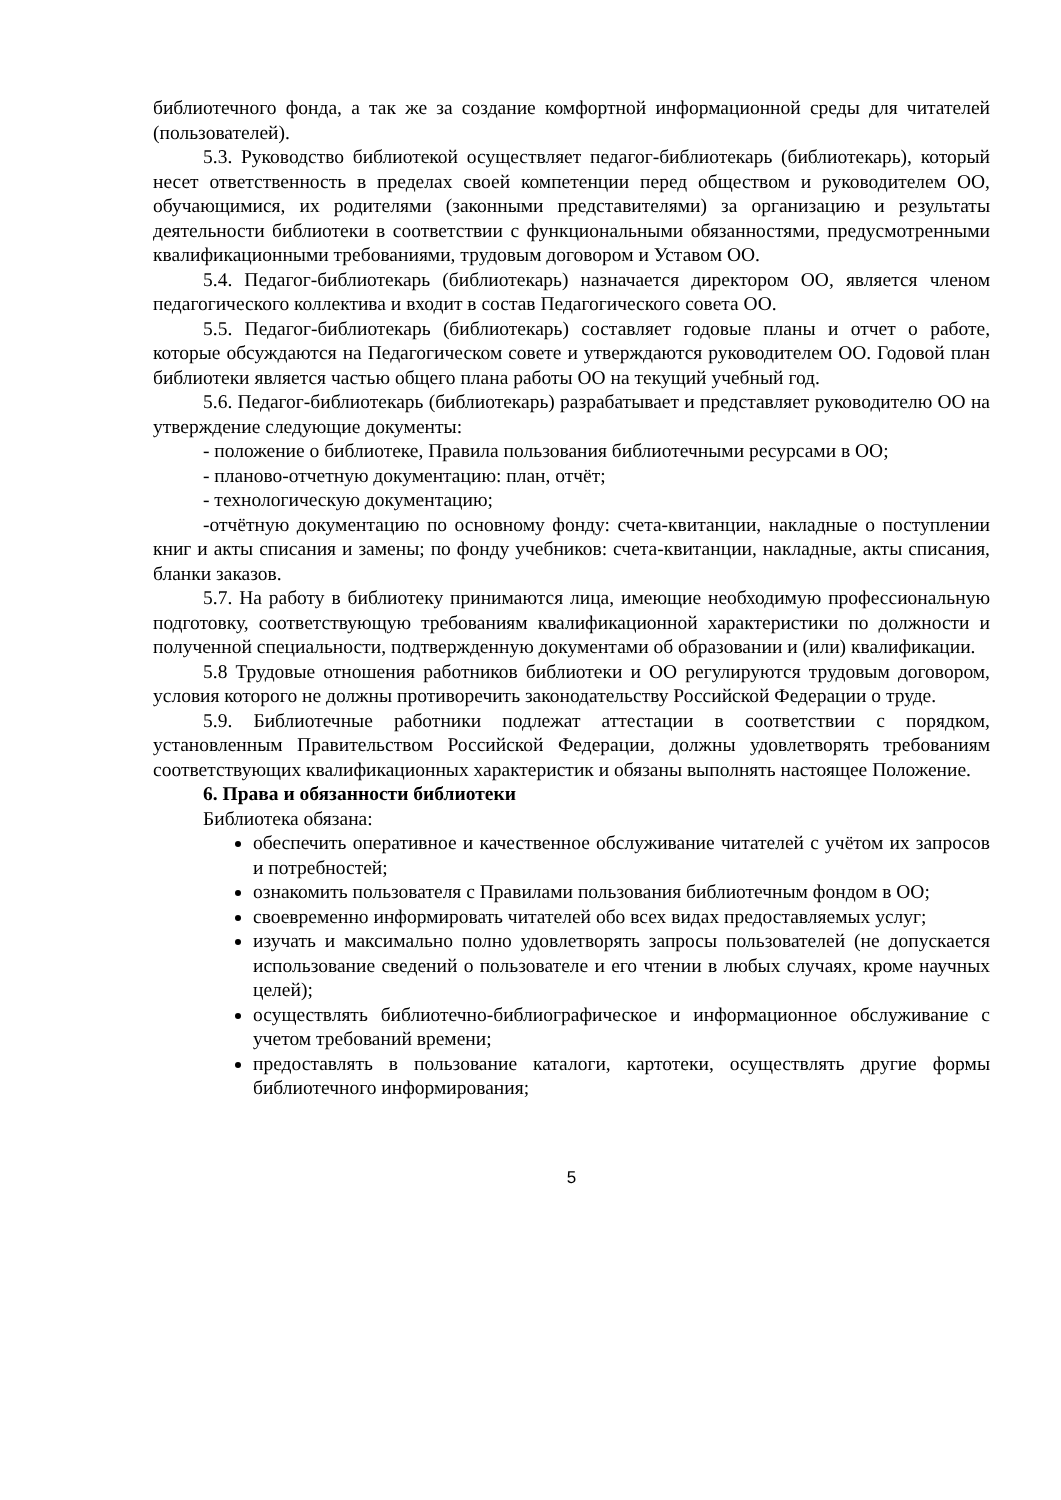библиотечного фонда, а так же за создание комфортной информационной среды для читателей (пользователей).
5.3. Руководство библиотекой осуществляет педагог-библиотекарь (библиотекарь), который несет ответственность в пределах своей компетенции перед обществом и руководителем ОО, обучающимися, их родителями (законными представителями) за организацию и результаты деятельности библиотеки в соответствии с функциональными обязанностями, предусмотренными квалификационными требованиями, трудовым договором и Уставом ОО.
5.4. Педагог-библиотекарь (библиотекарь) назначается директором ОО, является членом педагогического коллектива и входит в состав Педагогического совета ОО.
5.5. Педагог-библиотекарь (библиотекарь) составляет годовые планы и отчет о работе, которые обсуждаются на Педагогическом совете и утверждаются руководителем ОО. Годовой план библиотеки является частью общего плана работы ОО на текущий учебный год.
5.6. Педагог-библиотекарь (библиотекарь) разрабатывает и представляет руководителю ОО на утверждение следующие документы:
- положение о библиотеке, Правила пользования библиотечными ресурсами в ОО;
- планово-отчетную документацию: план, отчёт;
- технологическую документацию;
-отчётную документацию по основному фонду: счета-квитанции, накладные о поступлении книг и акты списания и замены; по фонду учебников: счета-квитанции, накладные, акты списания, бланки заказов.
5.7. На работу в библиотеку принимаются лица, имеющие необходимую профессиональную подготовку, соответствующую требованиям квалификационной характеристики по должности и полученной специальности, подтвержденную документами об образовании и (или) квалификации.
5.8 Трудовые отношения работников библиотеки и ОО регулируются трудовым договором, условия которого не должны противоречить законодательству Российской Федерации о труде.
5.9. Библиотечные работники подлежат аттестации в соответствии с порядком, установленным Правительством Российской Федерации, должны удовлетворять требованиям соответствующих квалификационных характеристик и обязаны выполнять настоящее Положение.
6. Права и обязанности библиотеки
Библиотека обязана:
обеспечить оперативное и качественное обслуживание читателей с учётом их запросов и потребностей;
ознакомить пользователя с Правилами пользования библиотечным фондом в ОО;
своевременно информировать читателей обо всех видах предоставляемых услуг;
изучать и максимально полно удовлетворять запросы пользователей (не допускается использование сведений о пользователе и его чтении в любых случаях, кроме научных целей);
осуществлять библиотечно-библиографическое и информационное обслуживание с учетом требований времени;
предоставлять в пользование каталоги, картотеки, осуществлять другие формы библиотечного информирования;
5